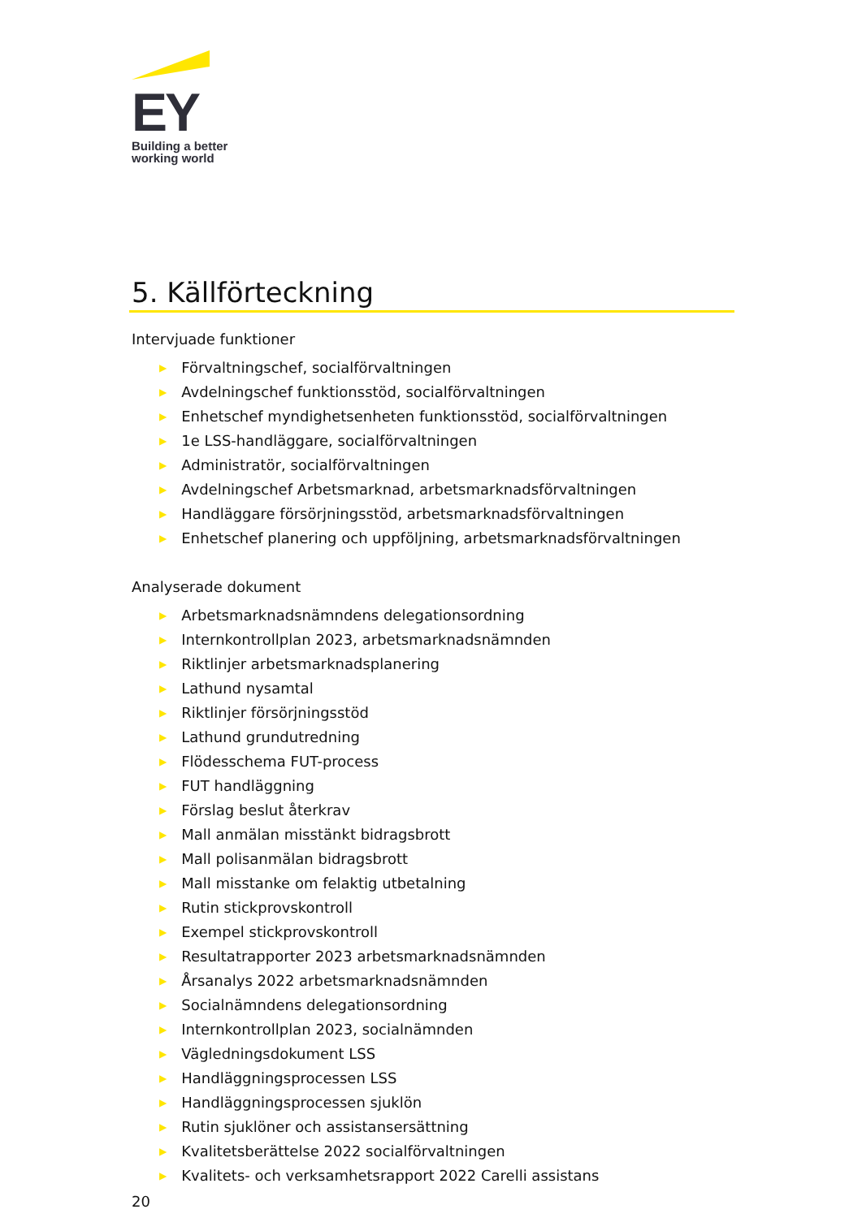EY
Building a better
working world
5. Källförteckning
Intervjuade funktioner
▶ Förvaltningschef, socialförvaltningen
▶ Avdelningschef funktionsstöd, socialförvaltningen
▶ Enhetschef myndighetsenheten funktionsstöd, socialförvaltningen
▶ 1e LSS-handläggare, socialförvaltningen
▶ Administratör, socialförvaltningen
▶ Avdelningschef Arbetsmarknad, arbetsmarknadsförvaltningen
▶ Handläggare försörjningsstöd, arbetsmarknadsförvaltningen
▶ Enhetschef planering och uppföljning, arbetsmarknadsförvaltningen
Analyserade dokument
▶ Arbetsmarknadsnämndens delegationsordning
▶ Internkontrollplan 2023, arbetsmarknadsnämnden
▶ Riktlinjer arbetsmarknadsplanering
▶ Lathund nysamtal
▶ Riktlinjer försörjningsstöd
▶ Lathund grundutredning
▶ Flödesschema FUT-process
▶ FUT handläggning
▶ Förslag beslut återkrav
▶ Mall anmälan misstänkt bidragsbrott
▶ Mall polisanmälan bidragsbrott
▶ Mall misstanke om felaktig utbetalning
▶ Rutin stickprovskontroll
▶ Exempel stickprovskontroll
▶ Resultatrapporter 2023 arbetsmarknadsnämnden
▶ Årsanalys 2022 arbetsmarknadsnämnden
▶ Socialnämndens delegationsordning
▶ Internkontrollplan 2023, socialnämnden
▶ Vägledningsdokument LSS
▶ Handläggningsprocessen LSS
▶ Handläggningsprocessen sjuklön
▶ Rutin sjuklöner och assistansersättning
▶ Kvalitetsberättelse 2022 socialförvaltningen
▶ Kvalitets- och verksamhetsrapport 2022 Carelli assistans
20